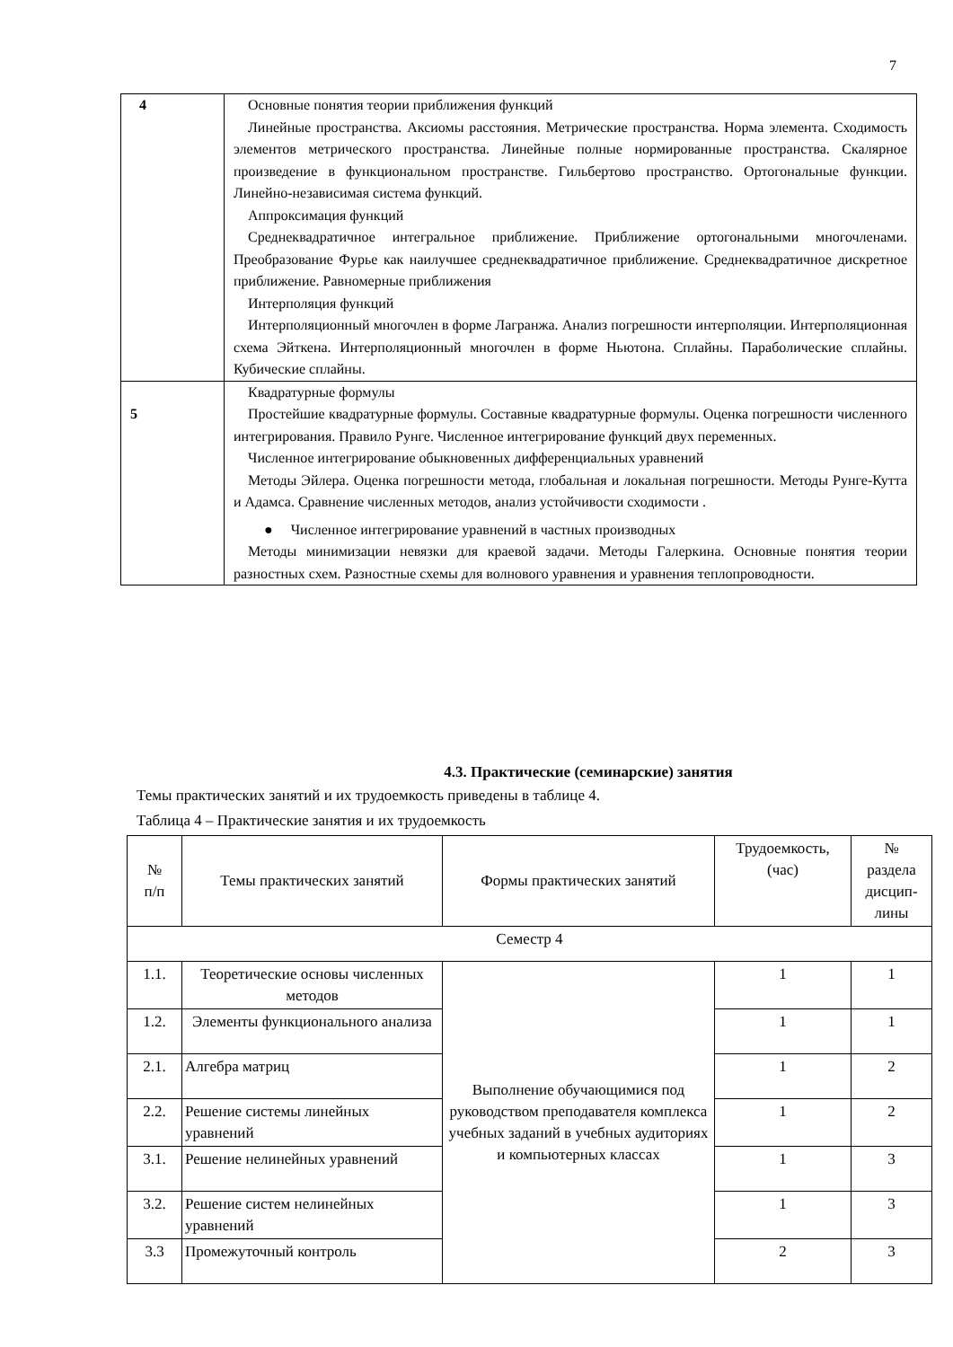7
| 4 | Основные понятия теории приближения функций Линейные пространства. Аксиомы расстояния. Метрические пространства. Норма элемента. Сходимость элементов метрического пространства. Линейные полные нормированные пространства. Скалярное произведение в функциональном пространстве. Гильбертово пространство. Ортогональные функции. Линейно-независимая система функций. Аппроксимация функций Среднеквадратичное интегральное приближение. Приближение ортогональными многочленами. Преобразование Фурье как наилучшее среднеквадратичное приближение. Среднеквадратичное дискретное приближение. Равномерные приближения Интерполяция функций Интерполяционный многочлен в форме Лагранжа. Анализ погрешности интерполяции. Интерполяционная схема Эйткена. Интерполяционный многочлен в форме Ньютона. Сплайны. Параболические сплайны. Кубические сплайны. |
| 5 | Квадратурные формулы Простейшие квадратурные формулы. Составные квадратурные формулы. Оценка погрешности численного интегрирования. Правило Рунге. Численное интегрирование функций двух переменных. Численное интегрирование обыкновенных дифференциальных уравнений Методы Эйлера. Оценка погрешности метода, глобальная и локальная погрешности. Методы Рунге-Кутта и Адамса. Сравнение численных методов, анализ устойчивости сходимости . ● Численное интегрирование уравнений в частных производных Методы минимизации невязки для краевой задачи. Методы Галеркина. Основные понятия теории разностных схем. Разностные схемы для волнового уравнения и уравнения теплопроводности. |
4.3. Практические (семинарские) занятия
Темы практических занятий и их трудоемкость приведены в таблице 4.
Таблица 4 – Практические занятия и их трудоемкость
| № п/п | Темы практических занятий | Формы практических занятий | Трудоемкость, (час) | № раздела дисцип- лины |
| --- | --- | --- | --- | --- |
| Семестр 4 | | | | |
| 1.1. | Теоретические основы численных методов | Выполнение обучающимися под руководством преподавателя комплекса учебных заданий в учебных аудиториях и компьютерных классах | 1 | 1 |
| 1.2. | Элементы функционального анализа | | 1 | 1 |
| 2.1. | Алгебра матриц | | 1 | 2 |
| 2.2. | Решение системы линейных уравнений | | 1 | 2 |
| 3.1. | Решение нелинейных уравнений | | 1 | 3 |
| 3.2. | Решение систем нелинейных уравнений | | 1 | 3 |
| 3.3 | Промежуточный контроль | | 2 | 3 |